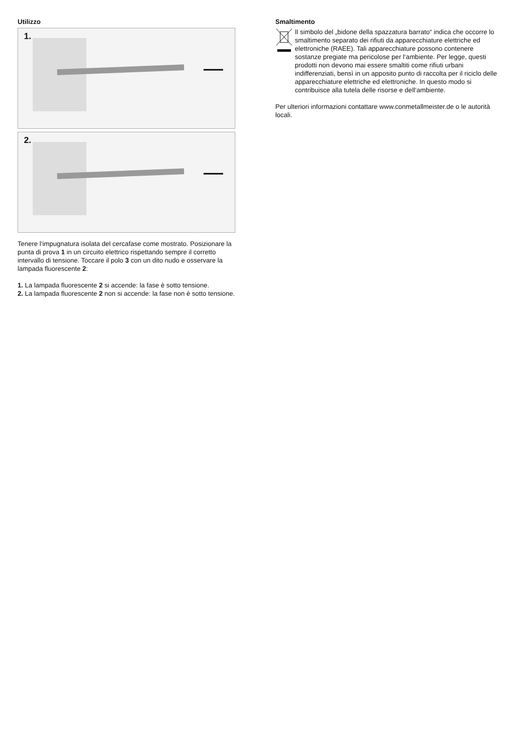Utilizzo
1.
2.
Tenere l‘impugnatura isolata del cercafase come mostrato. Posizionare la punta di prova 1 in un circuito elettrico rispettando sempre il corretto intervallo di tensione. Toccare il polo 3 con un dito nudo e osservare la lampada fluorescente 2:
1. La lampada fluorescente 2 si accende: la fase è sotto tensione.
2. La lampada fluorescente 2 non si accende: la fase non è sotto tensione.
Smaltimento
Il simbolo del „bidone della spazzatura barrato“ indica che occorre lo smaltimento separato dei rifiuti da apparecchiature elettriche ed elettroniche (RAEE). Tali apparecchiature possono contenere sostanze pregiate ma pericolose per l‘ambiente. Per legge, questi prodotti non devono mai essere smaltiti come rifiuti urbani indifferenziati, bensì in un apposito punto di raccolta per il riciclo delle apparecchiature elettriche ed elettroniche. In questo modo si contribuisce alla tutela delle risorse e dell‘ambiente.
Per ulteriori informazioni contattare www.conmetallmeister.de o le autorità locali.